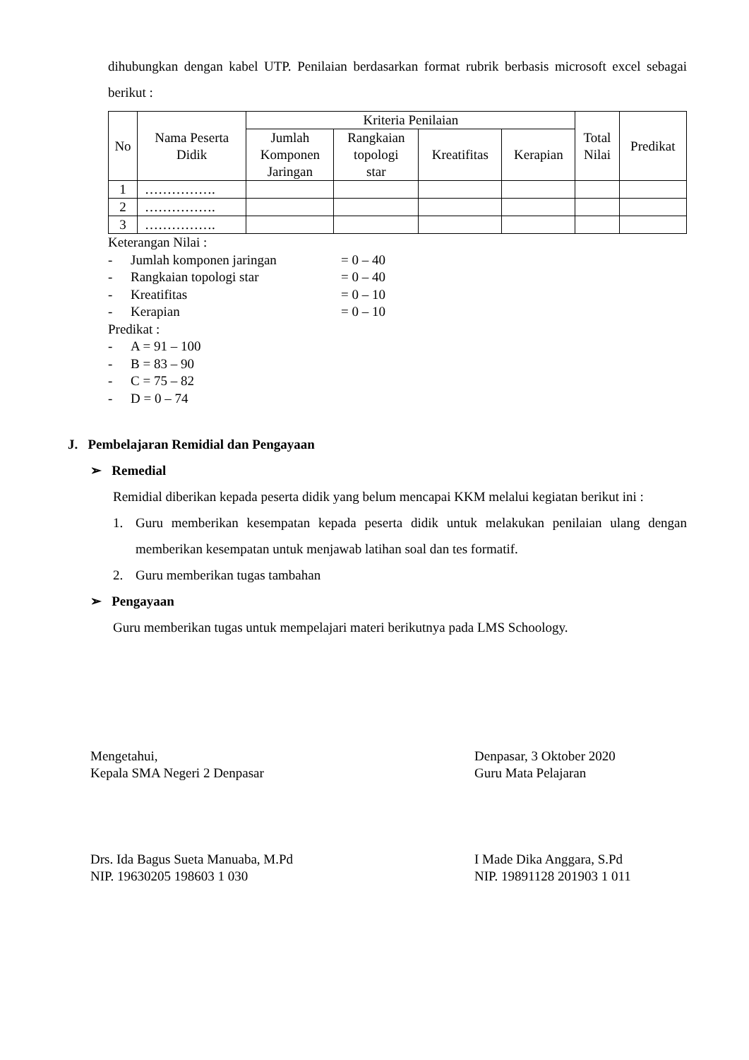dihubungkan dengan kabel UTP. Penilaian berdasarkan format rubrik berbasis microsoft excel sebagai berikut :
| No | Nama Peserta Didik | Kriteria Penilaian | | | | Total Nilai | Predikat |
| --- | --- | --- | --- | --- | --- | --- | --- |
| | | Jumlah Komponen Jaringan | Rangkaian topologi star | Kreatifitas | Kerapian | | |
| 1 | ……………. | | | | | | |
| 2 | ……………. | | | | | | |
| 3 | ……………. | | | | | | |
Keterangan Nilai :
- Jumlah komponen jaringan = 0 – 40
- Rangkaian topologi star = 0 – 40
- Kreatifitas = 0 – 10
- Kerapian = 0 – 10
Predikat :
- A = 91 – 100
- B = 83 – 90
- C = 75 – 82
- D = 0 – 74
J. Pembelajaran Remidial dan Pengayaan
➢ Remedial
Remidial diberikan kepada peserta didik yang belum mencapai KKM melalui kegiatan berikut ini :
1.
Guru memberikan kesempatan kepada peserta didik untuk melakukan penilaian ulang dengan memberikan kesempatan untuk menjawab latihan soal dan tes formatif.
2. Guru memberikan tugas tambahan
➢ Pengayaan
Guru memberikan tugas untuk mempelajari materi berikutnya pada LMS Schoology.
Mengetahui,
Kepala SMA Negeri 2 Denpasar
Drs. Ida Bagus Sueta Manuaba, M.Pd
NIP. 19630205 198603 1 030
Denpasar, 3 Oktober 2020
Guru Mata Pelajaran
I Made Dika Anggara, S.Pd
NIP. 19891128 201903 1 011